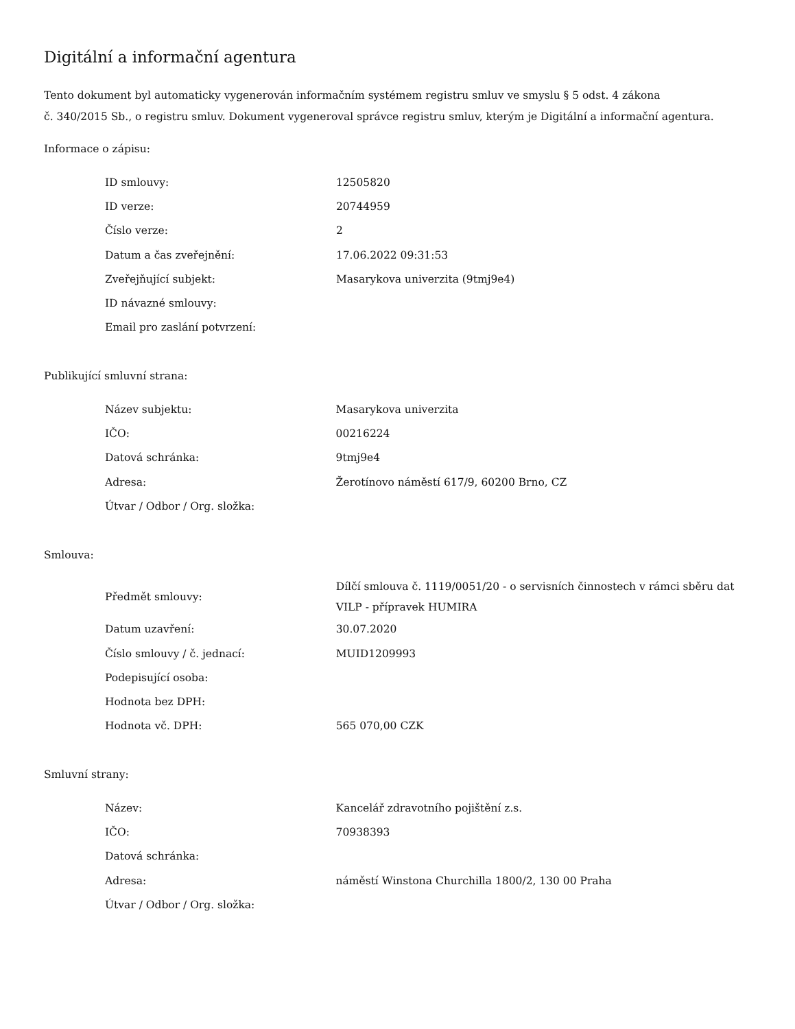Digitální a informační agentura
Tento dokument byl automaticky vygenerován informačním systémem registru smluv ve smyslu § 5 odst. 4 zákona
č. 340/2015 Sb., o registru smluv. Dokument vygeneroval správce registru smluv, kterým je Digitální a informační agentura.
Informace o zápisu:
| ID smlouvy: | 12505820 |
| ID verze: | 20744959 |
| Číslo verze: | 2 |
| Datum a čas zveřejnění: | 17.06.2022 09:31:53 |
| Zveřejňující subjekt: | Masarykova univerzita (9tmj9e4) |
| ID návazné smlouvy: | |
| Email pro zaslání potvrzení: | |
Publikující smluvní strana:
| Název subjektu: | Masarykova univerzita |
| IČO: | 00216224 |
| Datová schránka: | 9tmj9e4 |
| Adresa: | Žerotínovo náměstí 617/9, 60200 Brno, CZ |
| Útvar / Odbor / Org. složka: | |
Smlouva:
| Předmět smlouvy: | Dílčí smlouva č. 1119/0051/20 - o servisních činnostech v rámci sběru dat VILP - přípravek HUMIRA |
| Datum uzavření: | 30.07.2020 |
| Číslo smlouvy / č. jednací: | MUID1209993 |
| Podepisující osoba: | |
| Hodnota bez DPH: | |
| Hodnota vč. DPH: | 565 070,00 CZK |
Smluvní strany:
| Název: | Kancelář zdravotního pojištění z.s. |
| IČO: | 70938393 |
| Datová schránka: | |
| Adresa: | náměstí Winstona Churchilla 1800/2, 130 00 Praha |
| Útvar / Odbor / Org. složka: | |